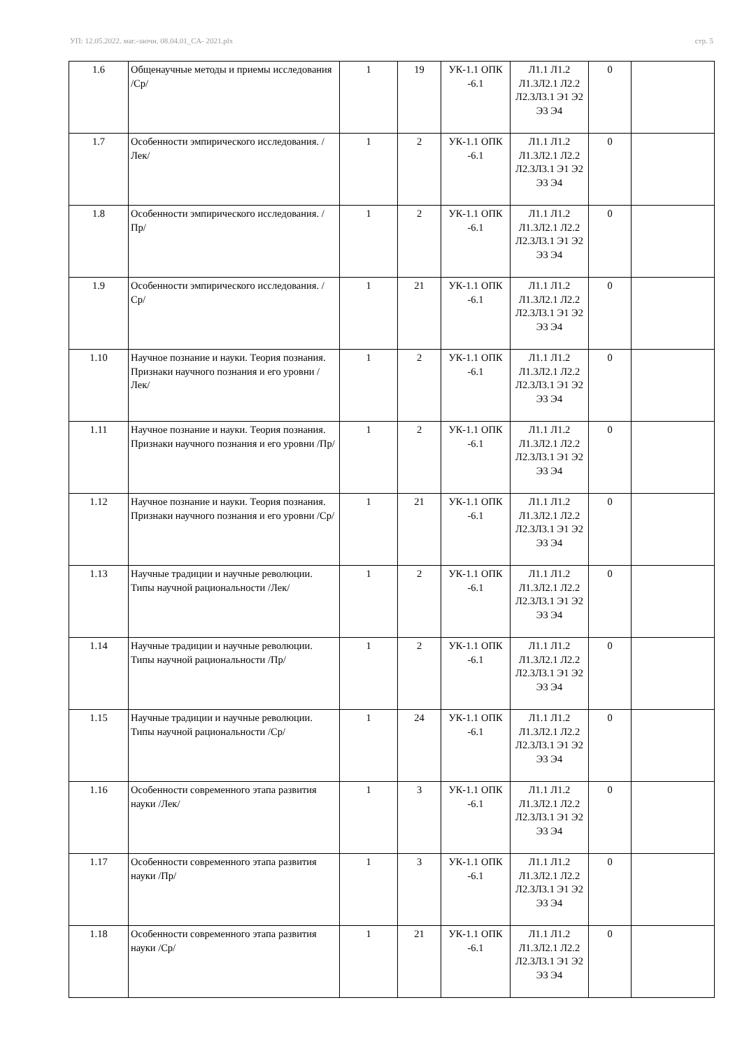УП: 12.05.2022. маг.-заочн. 08.04.01_СА- 2021.plx стр. 5
| 1.6 | Общенаучные методы и приемы исследования /Ср/ | 1 | 19 | УК-1.1 ОПК -6.1 | Л1.1 Л1.2 Л1.3Л2.1 Л2.2 Л2.3Л3.1 Э1 Э2 Э3 Э4 | 0 | |
| 1.7 | Особенности эмпирического исследования. /Лек/ | 1 | 2 | УК-1.1 ОПК -6.1 | Л1.1 Л1.2 Л1.3Л2.1 Л2.2 Л2.3Л3.1 Э1 Э2 Э3 Э4 | 0 | |
| 1.8 | Особенности эмпирического исследования. /Пр/ | 1 | 2 | УК-1.1 ОПК -6.1 | Л1.1 Л1.2 Л1.3Л2.1 Л2.2 Л2.3Л3.1 Э1 Э2 Э3 Э4 | 0 | |
| 1.9 | Особенности эмпирического исследования. /Ср/ | 1 | 21 | УК-1.1 ОПК -6.1 | Л1.1 Л1.2 Л1.3Л2.1 Л2.2 Л2.3Л3.1 Э1 Э2 Э3 Э4 | 0 | |
| 1.10 | Научное познание и науки. Теория познания. Признаки научного познания и его уровни /Лек/ | 1 | 2 | УК-1.1 ОПК -6.1 | Л1.1 Л1.2 Л1.3Л2.1 Л2.2 Л2.3Л3.1 Э1 Э2 Э3 Э4 | 0 | |
| 1.11 | Научное познание и науки. Теория познания. Признаки научного познания и его уровни /Пр/ | 1 | 2 | УК-1.1 ОПК -6.1 | Л1.1 Л1.2 Л1.3Л2.1 Л2.2 Л2.3Л3.1 Э1 Э2 Э3 Э4 | 0 | |
| 1.12 | Научное познание и науки. Теория познания. Признаки научного познания и его уровни /Ср/ | 1 | 21 | УК-1.1 ОПК -6.1 | Л1.1 Л1.2 Л1.3Л2.1 Л2.2 Л2.3Л3.1 Э1 Э2 Э3 Э4 | 0 | |
| 1.13 | Научные традиции и научные революции. Типы научной рациональности /Лек/ | 1 | 2 | УК-1.1 ОПК -6.1 | Л1.1 Л1.2 Л1.3Л2.1 Л2.2 Л2.3Л3.1 Э1 Э2 Э3 Э4 | 0 | |
| 1.14 | Научные традиции и научные революции. Типы научной рациональности /Пр/ | 1 | 2 | УК-1.1 ОПК -6.1 | Л1.1 Л1.2 Л1.3Л2.1 Л2.2 Л2.3Л3.1 Э1 Э2 Э3 Э4 | 0 | |
| 1.15 | Научные традиции и научные революции. Типы научной рациональности /Ср/ | 1 | 24 | УК-1.1 ОПК -6.1 | Л1.1 Л1.2 Л1.3Л2.1 Л2.2 Л2.3Л3.1 Э1 Э2 Э3 Э4 | 0 | |
| 1.16 | Особенности современного этапа развития науки /Лек/ | 1 | 3 | УК-1.1 ОПК -6.1 | Л1.1 Л1.2 Л1.3Л2.1 Л2.2 Л2.3Л3.1 Э1 Э2 Э3 Э4 | 0 | |
| 1.17 | Особенности современного этапа развития науки /Пр/ | 1 | 3 | УК-1.1 ОПК -6.1 | Л1.1 Л1.2 Л1.3Л2.1 Л2.2 Л2.3Л3.1 Э1 Э2 Э3 Э4 | 0 | |
| 1.18 | Особенности современного этапа развития науки /Ср/ | 1 | 21 | УК-1.1 ОПК -6.1 | Л1.1 Л1.2 Л1.3Л2.1 Л2.2 Л2.3Л3.1 Э1 Э2 Э3 Э4 | 0 | |